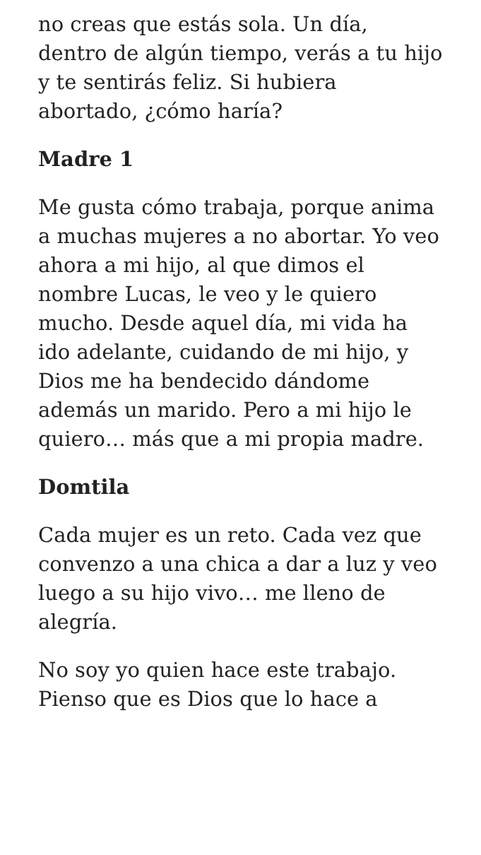no creas que estás sola. Un día, dentro de algún tiempo, verás a tu hijo y te sentirás feliz. Si hubiera abortado, ¿cómo haría?
Madre 1
Me gusta cómo trabaja, porque anima a muchas mujeres a no abortar. Yo veo ahora a mi hijo, al que dimos el nombre Lucas, le veo y le quiero mucho. Desde aquel día, mi vida ha ido adelante, cuidando de mi hijo, y Dios me ha bendecido dándome además un marido. Pero a mi hijo le quiero… más que a mi propia madre.
Domtila
Cada mujer es un reto. Cada vez que convenzo a una chica a dar a luz y veo luego a su hijo vivo… me lleno de alegría.
No soy yo quien hace este trabajo. Pienso que es Dios que lo hace a